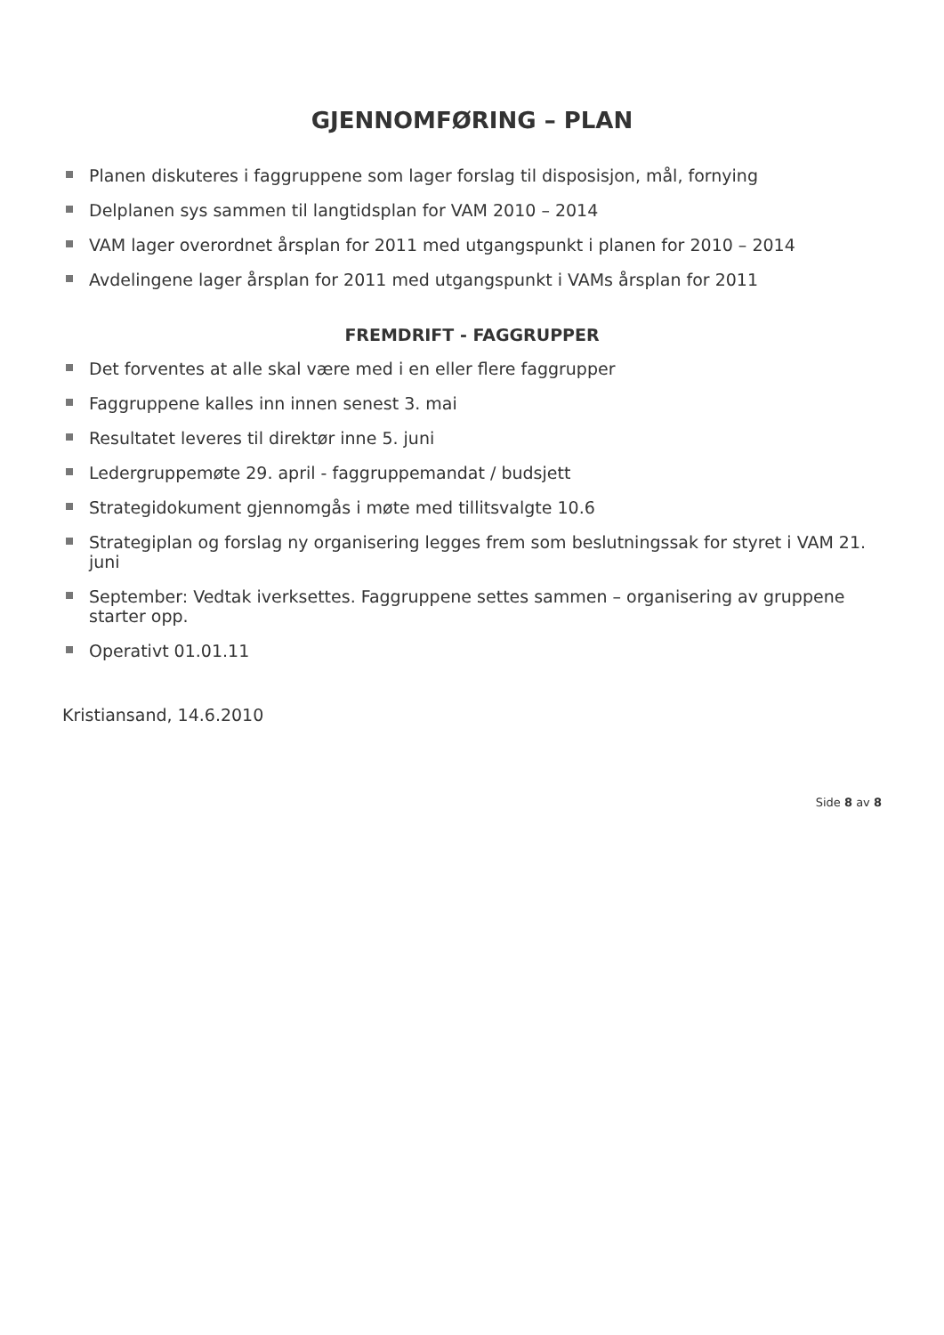GJENNOMFØRING – PLAN
Planen diskuteres i faggruppene som lager forslag til disposisjon, mål, fornying
Delplanen sys sammen til langtidsplan for VAM 2010 – 2014
VAM lager overordnet årsplan for 2011 med utgangspunkt i planen for 2010 – 2014
Avdelingene lager årsplan for 2011 med utgangspunkt i VAMs årsplan for 2011
FREMDRIFT - FAGGRUPPER
Det forventes at alle skal være med i en eller flere faggrupper
Faggruppene kalles inn innen senest 3. mai
Resultatet leveres til direktør inne 5. juni
Ledergruppemøte 29. april - faggruppemandat / budsjett
Strategidokument gjennomgås i møte med tillitsvalgte 10.6
Strategiplan og forslag ny organisering legges frem som beslutningssak for styret i VAM 21. juni
September: Vedtak iverksettes. Faggruppene settes sammen – organisering av gruppene starter opp.
Operativt 01.01.11
Kristiansand, 14.6.2010
Side 8 av 8